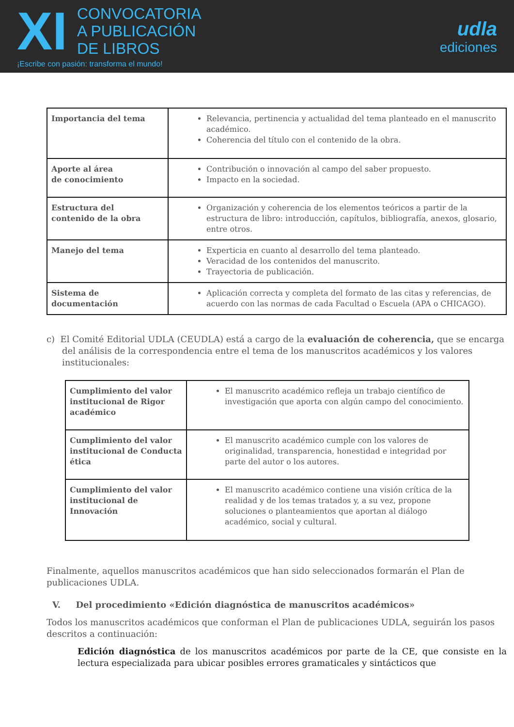XI
CONVOCATORIA
A PUBLICACIÓN
DE LIBROS
¡Escribe con pasión: transforma el mundo!
udla
ediciones
| Importancia del tema | Relevancia, pertinencia y actualidad del tema planteado en el manuscrito académico. Coherencia del título con el contenido de la obra. |
| Aporte al área de conocimiento | Contribución o innovación al campo del saber propuesto. Impacto en la sociedad. |
| Estructura del contenido de la obra | Organización y coherencia de los elementos teóricos a partir de la estructura de libro: introducción, capítulos, bibliografía, anexos, glosario, entre otros. |
| Manejo del tema | Experticia en cuanto al desarrollo del tema planteado. Veracidad de los contenidos del manuscrito. Trayectoria de publicación. |
| Sistema de documentación | Aplicación correcta y completa del formato de las citas y referencias, de acuerdo con las normas de cada Facultad o Escuela (APA o CHICAGO). |
c) El Comité Editorial UDLA (CEUDLA) está a cargo de la evaluación de coherencia, que se encarga del análisis de la correspondencia entre el tema de los manuscritos académicos y los valores institucionales:
| Cumplimiento del valor institucional de Rigor académico | El manuscrito académico refleja un trabajo científico de investigación que aporta con algún campo del conocimiento. |
| Cumplimiento del valor institucional de Conducta ética | El manuscrito académico cumple con los valores de originalidad, transparencia, honestidad e integridad por parte del autor o los autores. |
| Cumplimiento del valor institucional de Innovación | El manuscrito académico contiene una visión crítica de la realidad y de los temas tratados y, a su vez, propone soluciones o planteamientos que aportan al diálogo académico, social y cultural. |
Finalmente, aquellos manuscritos académicos que han sido seleccionados formarán el Plan de publicaciones UDLA.
V. Del procedimiento «Edición diagnóstica de manuscritos académicos»
Todos los manuscritos académicos que conforman el Plan de publicaciones UDLA, seguirán los pasos descritos a continuación:
Edición diagnóstica de los manuscritos académicos por parte de la CE, que consiste en la lectura especializada para ubicar posibles errores gramaticales y sintácticos que